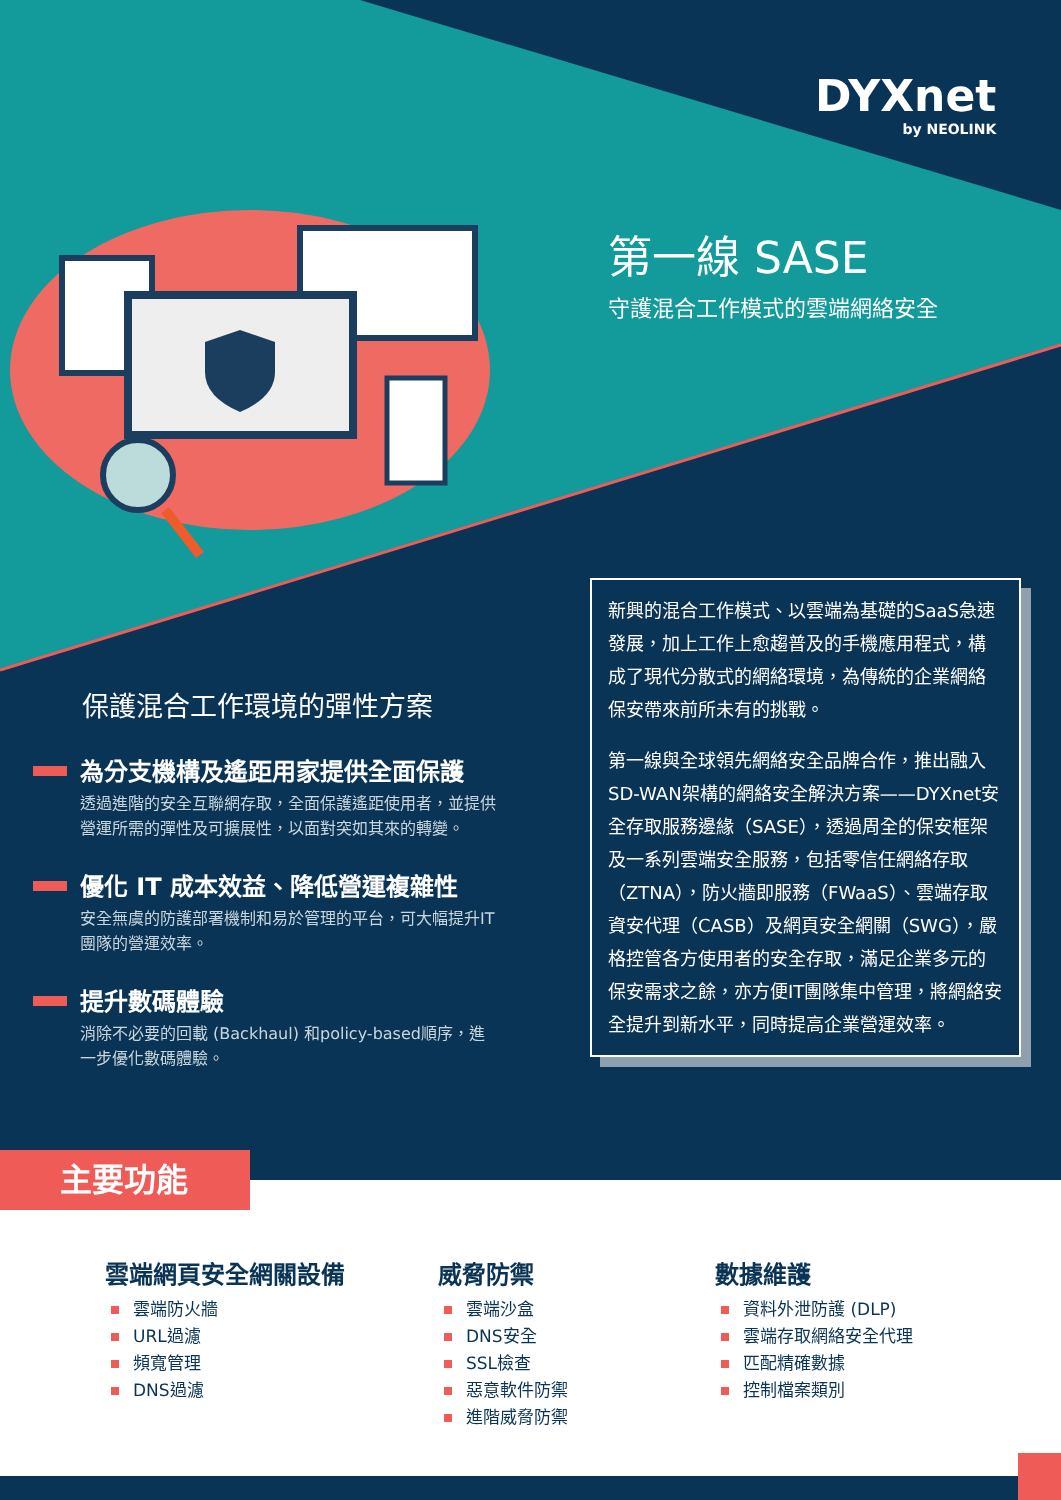DYXnet
by NEOLINK
第一線 SASE
守護混合工作模式的雲端網絡安全
新興的混合工作模式、以雲端為基礎的SaaS急速發展，加上工作上愈趨普及的手機應用程式，構成了現代分散式的網絡環境，為傳統的企業網絡保安帶來前所未有的挑戰。
第一線與全球領先網絡安全品牌合作，推出融入SD-WAN架構的網絡安全解決方案——DYXnet安全存取服務邊緣（SASE），透過周全的保安框架及一系列雲端安全服務，包括零信任網絡存取（ZTNA），防火牆即服務（FWaaS）、雲端存取資安代理（CASB）及網頁安全網關（SWG），嚴格控管各方使用者的安全存取，滿足企業多元的保安需求之餘，亦方便IT團隊集中管理，將網絡安全提升到新水平，同時提高企業營運效率。
保護混合工作環境的彈性方案
為分支機構及遙距用家提供全面保護
透過進階的安全互聯網存取，全面保護遙距使用者，並提供營運所需的彈性及可擴展性，以面對突如其來的轉變。
優化 IT 成本效益、降低營運複雜性
安全無虞的防護部署機制和易於管理的平台，可大幅提升IT團隊的營運效率。
提升數碼體驗
消除不必要的回載 (Backhaul) 和policy-based順序，進一步優化數碼體驗。
主要功能
雲端網頁安全網關設備
雲端防火牆
URL過濾
頻寬管理
DNS過濾
威脅防禦
雲端沙盒
DNS安全
SSL檢查
惡意軟件防禦
進階威脅防禦
數據維護
資料外泄防護 (DLP)
雲端存取網絡安全代理
匹配精確數據
控制檔案類別